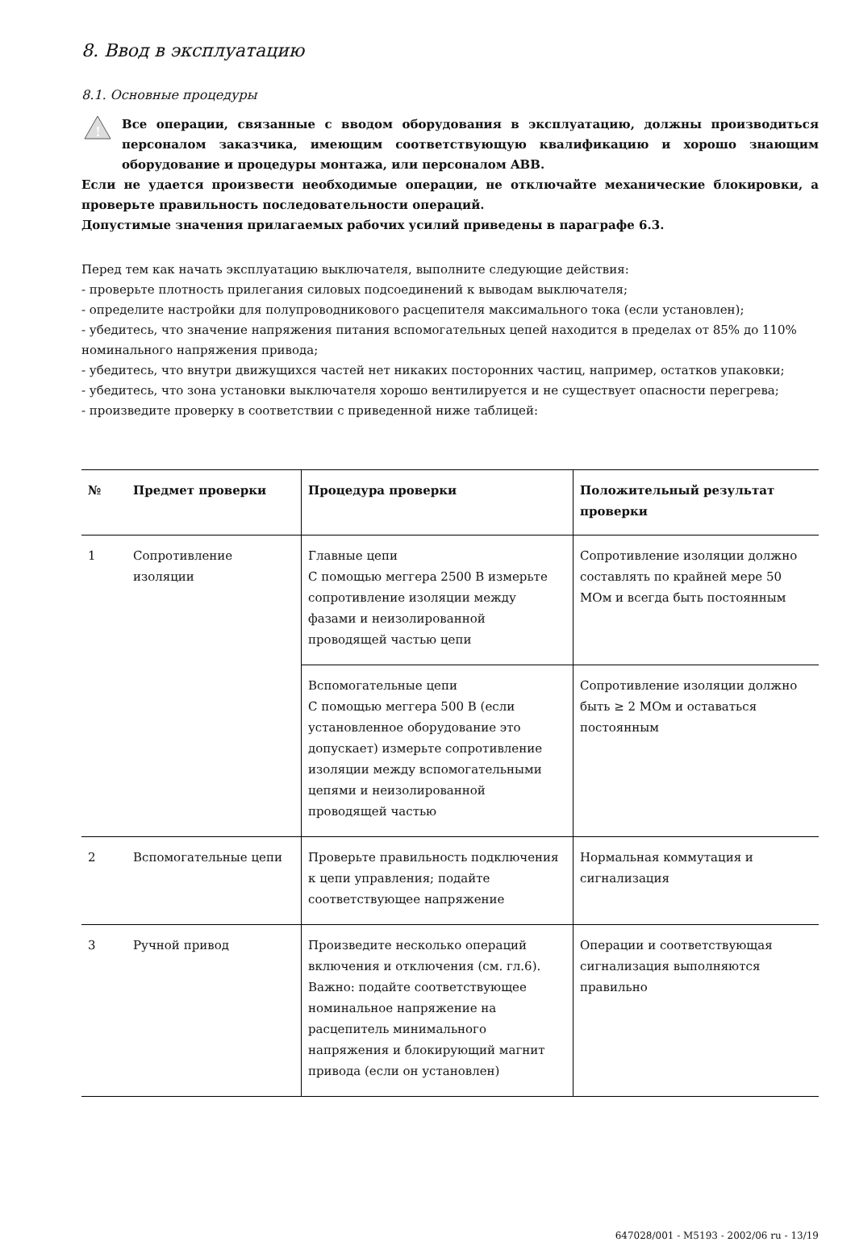8. Ввод в эксплуатацию
8.1. Основные процедуры
!
Все операции, связанные с вводом оборудования в эксплуатацию, должны производиться персоналом заказчика, имеющим соответствующую квалификацию и хорошо знающим оборудование и процедуры монтажа, или персоналом ABB.
Если не удается произвести необходимые операции, не отключайте механические блокировки, а проверьте правильность последовательности операций.
Допустимые значения прилагаемых рабочих усилий приведены в параграфе 6.3.
Перед тем как начать эксплуатацию выключателя, выполните следующие действия:
- проверьте плотность прилегания силовых подсоединений к выводам выключателя;
- определите настройки для полупроводникового расцепителя максимального тока (если установлен);
- убедитесь, что значение напряжения питания вспомогательных цепей находится в пределах от 85% до 110% номинального напряжения привода;
- убедитесь, что внутри движущихся частей нет никаких посторонних частиц, например, остатков упаковки;
- убедитесь, что зона установки выключателя хорошо вентилируется и не существует опасности перегрева;
- произведите проверку в соответствии с приведенной ниже таблицей:
| № | Предмет проверки | Процедура проверки | Положительный результат проверки |
| --- | --- | --- | --- |
| 1 | Сопротивление изоляции | Главные цепи С помощью меггера 2500 В измерьте сопротивление изоляции между фазами и неизолированной проводящей частью цепи | Сопротивление изоляции должно составлять по крайней мере 50 МОм и всегда быть постоянным |
| | | Вспомогательные цепи С помощью меггера 500 В (если установленное оборудование это допускает) измерьте сопротивление изоляции между вспомогательными цепями и неизолированной проводящей частью | Сопротивление изоляции должно быть ≥ 2 МОм и оставаться постоянным |
| 2 | Вспомогательные цепи | Проверьте правильность подключения к цепи управления; подайте соответствующее напряжение | Нормальная коммутация и сигнализация |
| 3 | Ручной привод | Произведите несколько операций включения и отключения (см. гл.6). Важно: подайте соответствующее номинальное напряжение на расцепитель минимального напряжения и блокирующий магнит привода (если он установлен) | Операции и соответствующая сигнализация выполняются правильно |
647028/001 - M5193 - 2002/06 ru - 13/19